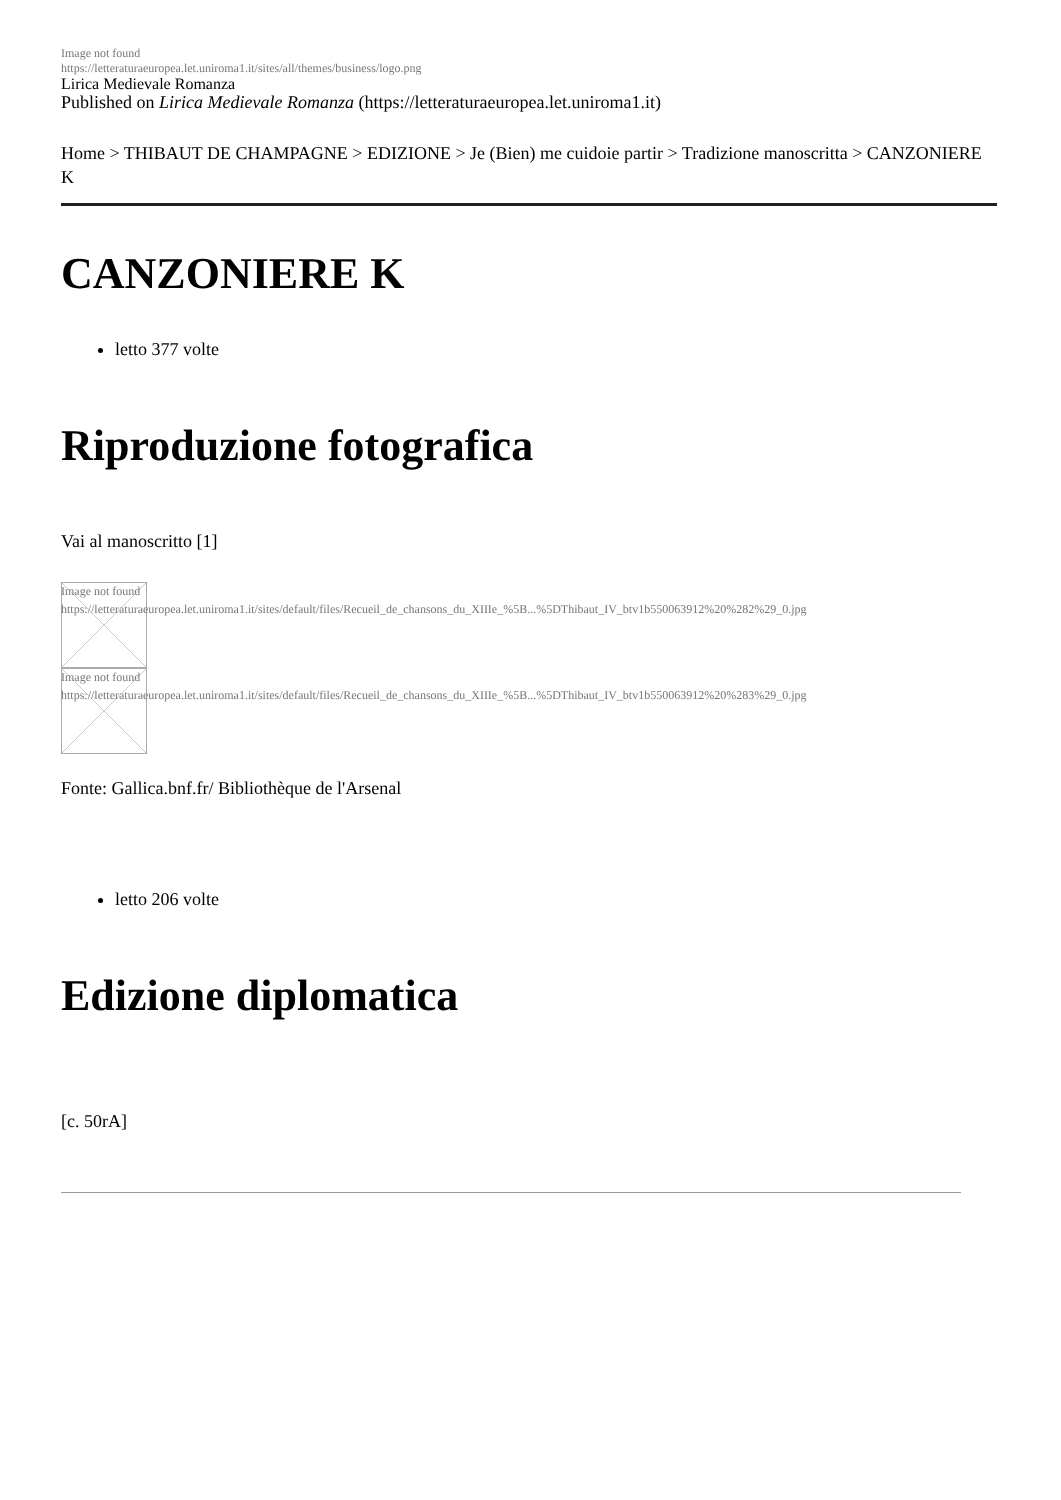Image not found
https://letteraturaeuropea.let.uniroma1.it/sites/all/themes/business/logo.png
Lirica Medievale Romanza
Published on Lirica Medievale Romanza (https://letteraturaeuropea.let.uniroma1.it)
Home > THIBAUT DE CHAMPAGNE > EDIZIONE > Je (Bien) me cuidoie partir > Tradizione manoscritta > CANZONIERE K
CANZONIERE K
letto 377 volte
Riproduzione fotografica
Vai al manoscritto [1]
Image not found
https://letteraturaeuropea.let.uniroma1.it/sites/default/files/Recueil_de_chansons_du_XIIIe_%5B...%5DThibaut_IV_btv1b550063912%20%282%29_0.jpg
Image not found
https://letteraturaeuropea.let.uniroma1.it/sites/default/files/Recueil_de_chansons_du_XIIIe_%5B...%5DThibaut_IV_btv1b550063912%20%283%29_0.jpg
Fonte: Gallica.bnf.fr/ Bibliothèque de l'Arsenal
letto 206 volte
Edizione diplomatica
[c. 50rA]